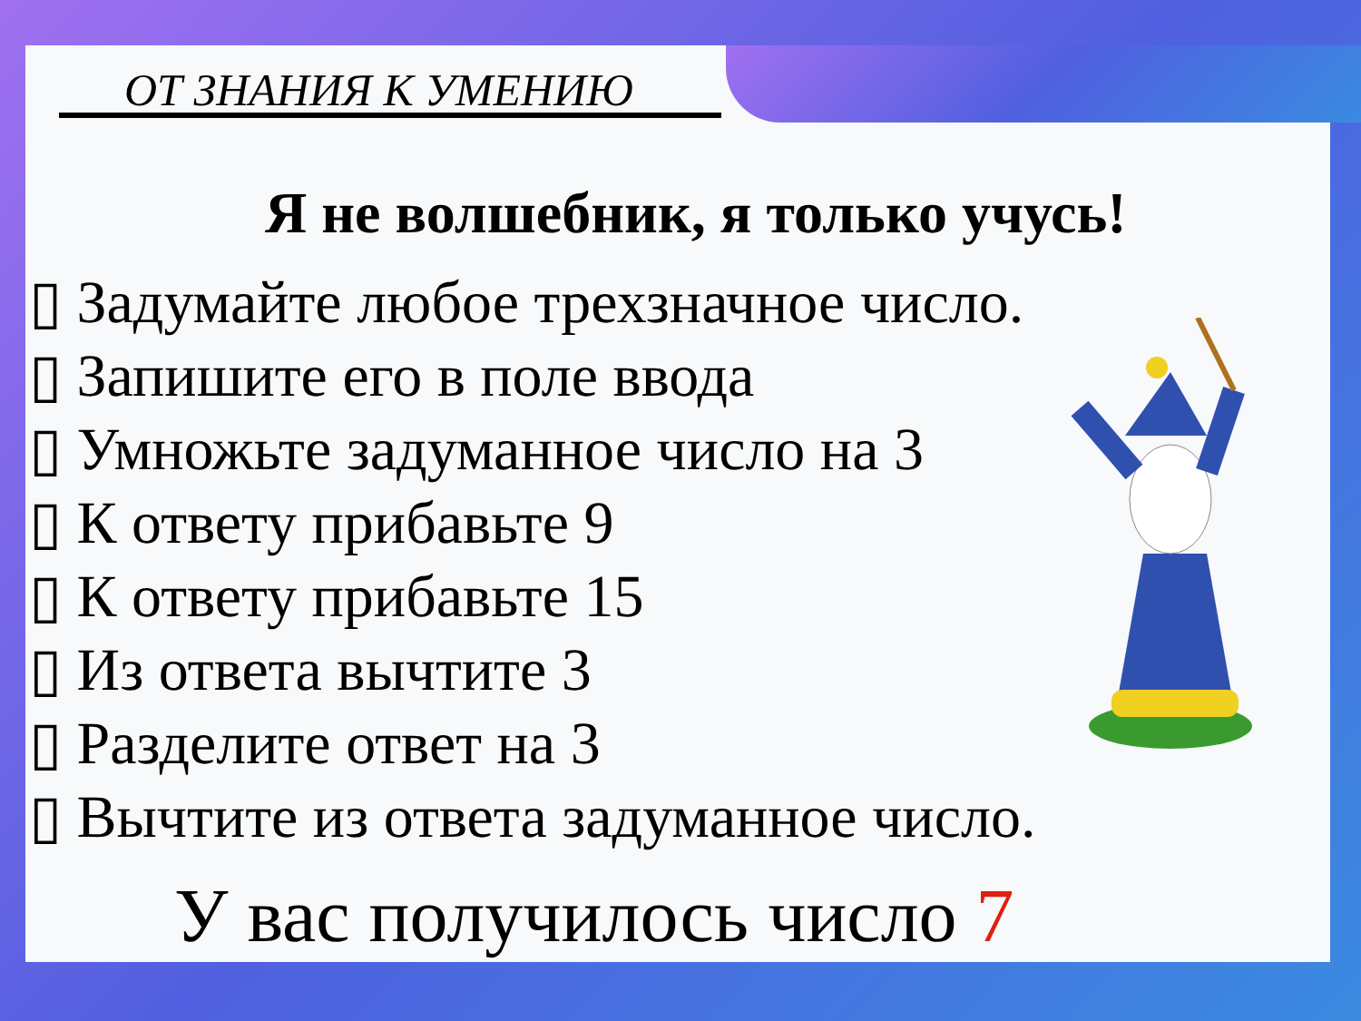ОТ ЗНАНИЯ К УМЕНИЮ
Я не волшебник, я только учусь!
▯ Задумайте любое трехзначное число.
▯ Запишите его в поле ввода
▯ Умножьте задуманное число на 3
▯ К ответу прибавьте 9
▯ К ответу прибавьте 15
▯ Из ответа вычтите 3
▯ Разделите ответ на 3
▯ Вычтите из ответа задуманное число.
У вас получилось число 7